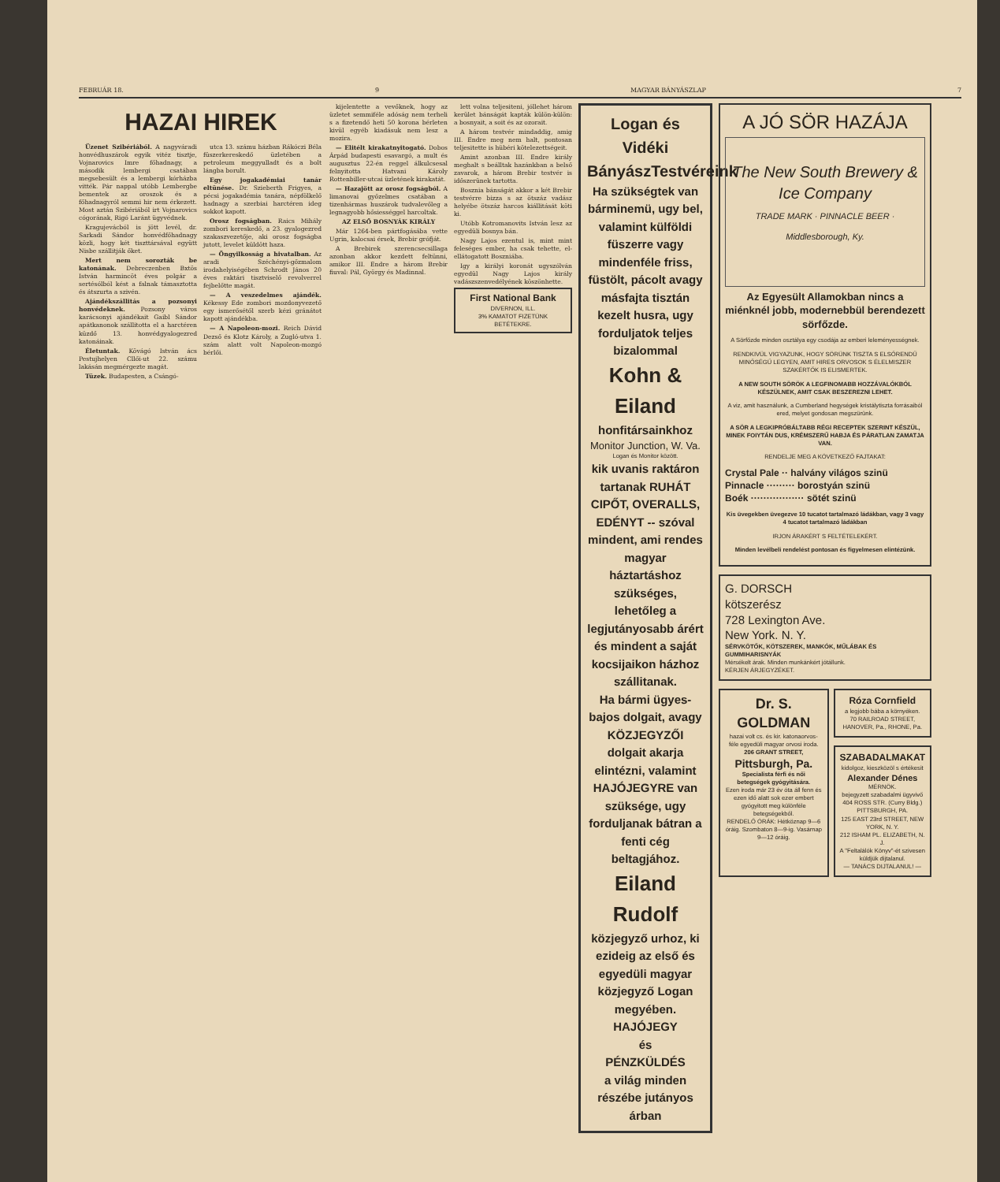FEBRUÁR 18. 9 MAGYAR BÁNYÁSZLAP 7
HAZAI HIREK
Üzenet Szibériából. A nagyváradi honvédhuszárok egyik vitéz tisztje, Vojnarovics Imre főhadnagy, a második lembergi csatában megsebesült és a lembergi kórházba vitték. Pár nappal utóbb Lembergbe bementek az oroszok és a főhadnagyról semmi hir nem érkezett. Most aztán Szibériából irt Vojnarovics cógorának, Rigó Laránt ügyvédnek.
Kragujevácból is jött levél, dr. Sarkadi Sándor honvédfőhadnagy közli, hogy két tiszttársával együtt Nisbe szállitják őket.
Mert nem sorozták be katonának. Debreczenben Bxtös István harmincöt éves polgár a sertésólból kést a falnak támasztotta és átszurta a szivén.
Ajándékszállitás a pozsonyi honvédeknek. Pozsony város karácsonyi ajándékait Gaibl Sándor apátkanonok szállitotta el a harctéren küzdő 13. honvédgyalogezred katonáinak.
Életuntak. Kövágó István ács Pestujhelyen Cllői-ut 22. számu lakásán megmérgezte magát.
Tüzek. Budapesten, a Csángó-
utca 13. számu házban Rákóczi Béla füszerkereskedő üzletében a petroleum meggyulladt és a bolt lángba borult.
Egy jogakadémiai tanár eltünése. Dr. Szieberth Frigyes, a pécsi jogakadémia tanára, népfölkelő hadnagy a szerbiai harctéren ideg sokkot kapott.
Orosz fogságban. Raics Mihály zombori kereskedő, a 23. gyalogezred szakaszvezetője, aki orosz fogságba jutott, levelet küldött haza.
— Öngyilkosság a hivatalban. Az aradi Széchényi-gőzmalom irodahelyiségében Schrodt János 20 éves raktári tisztviselő revolverrel fejbelőtte magát.
— A veszedelmes ajándék. Kékessy Ede zombori mozdonyvezető egy ismerősétől szerb kézi gránátot kapott ajándékba.
— A Napoleon-mozi. Reich Dávid Dezső és Klotz Károly, a Zugló-utva 1. szám alatt volt Napoleon-mozgó bérlői.
kijelentette a vevőknek, hogy az üzletet semmiféle adóság nem terheli s a fizetendő heti 50 korona bérleten kivül egyéb kiadásuk nem lesz a mozira.
— Elitélt kirakatnyitogató. Dobos Árpád budapesti esavargó, a mult és augusztus 22-én reggel álkulcsesal felnyitotta Hatvani Károly Rottenbiller-utcai üzletének kirakatát.
— Hazajött az orosz fogságból. A limanovai győzelmes csatában a tizenhármas huszárok tudvalevőleg a legnagyobb hősiességgel harcoltak.
AZ ELSŐ BOSNYÁK KIRÁLY
Már 1264-ben pártfogásába vette Ugrin, kalocsai érsek, Brebir grófját.
A Brebirek szerencsecsillaga azonban akkor kezdett feltünni, amikor III. Endre a három Brebir fiuval: Pál, György és Madinnal.
lett volna teljesiteni, jóllehet három kerület bánságát kapták külön-külön: a bosnyait, a soit és az ozorait.
A három testvér mindaddig, amig III. Endre meg nem halt, pontosan teljesitette is hübéri kötelezettségeit.
Amint azonban III. Endre király meghalt s beálltak hazánkban a belső zavarok, a három Brebir testvér is időszerünek tartotta.
Bosznia bánságát akkor a két Brebir testvérre bizza s az ötszáz vadász helyébe ötszáz harcos kiállitását köti ki.
Utóbb Kotromanovits István lesz az egyedüli bosnya bán.
Nagy Lajos ezentul is, mint mint feleséges ember, ha csak tehette, el-ellátogatott Boszniába.
Igy a királyi koronát ugyszólván egyedül Nagy Lajos király vadászszenvedélyének köszönhette.
First National Bank
DIVERNON, ILL.
3% KAMATOT FIZETÜNK
BETÉTEKRE.
Logan és Vidéki
BányászTestvéreink
Ha szükségtek van bárminemü, ugy bel, valamint külföldi füszerre vagy mindenféle friss, füstölt, pácolt avagy másfajta tisztán kezelt husra, ugy forduljatok teljes bizalommal
Kohn & Eiland
honfitársainkhoz
Monitor Junction, W. Va.
Logan és Monitor között.
kik uvanis raktáron tartanak RUHÁT CIPŐT, OVERALLS, EDÉNYT -- szóval mindent, ami rendes magyar háztartáshoz szükséges, lehetőleg a legjutányosabb árért és mindent a saját kocsijaikon házhoz szállitanak.
Ha bármi ügyes-bajos dolgait, avagy KÖZJEGYZŐI dolgait akarja elintézni, valamint HAJÓJEGYRE van szüksége, ugy forduljanak bátran a fenti cég beltagjához.
Eiland Rudolf
közjegyző urhoz, ki ezideig az első és egyedüli magyar közjegyző Logan megyében.
HAJÓJEGY
és
PÉNZKÜLDÉS
a világ minden részébe jutányos árban
A JÓ SÖR HAZÁJA
The New South Brewery & Ice Company
TRADE MARK · PINNACLE BEER · Middlesborough, Ky.
Az Egyesült Allamokban nincs a miénknél jobb, modernebbül berendezett sörfőzde.
A Sörfőzde minden osztálya egy csodája az emberi leleményességnek.
RENDKIVÜL VIGYAZUNK, HOGY SÖRÜNK TISZTA S ELSŐRENDŰ MINŐSÉGŰ LEGYEN, AMIT HIRES ORVOSOK S ÉLELMISZER SZAKÉRTŐK IS ELISMERTEK.
A NEW SOUTH SÖRÖK A LEGFINOMABB HOZZÁVALÓKBÓL KÉSZÜLNEK, AMIT CSAK BESZEREZNI LEHET.
A viz, amit használunk, a Cumberland hegységek kristálytiszta forrásaiból ered, melyet gondosan megszürünk.
A SÖR A LEGKIPRÓBÁLTABB RÉGI RECEPTEK SZERINT KÉSZÜL, MINEK FOIYTÁN DUS, KRÉMSZERŰ HABJA ÉS PÁRATLAN ZAMATJA VAN.
RENDELJE MEG A KÖVETKEZŐ FAJTAKAT:
Crystal Pale ·· halvány világos szinü
Pinnacle ········· borostyán szinü
Boék ················· sötét szinü
Kis üvegekben üvegezve 10 tucatot tartalmazó ládákban, vagy 3 vagy 4 tucatot tartalmazó ládákban
IRJON ÁRAKÉRT S FELTÉTELEKÉRT.
Minden levélbeli rendelést pontosan és figyelmesen elintézünk.
G. DORSCH
kötszerész
728 Lexington Ave.
New York. N. Y.
SÉRVKÖTŐK, KÖTSZEREK, MANKÓK, MŰLÁBAK ÉS GUMMIHARISNYÁK
Mérsékelt árak. Minden munkánkért jótállunk.
KÉRJEN ÁRJEGYZÉKET.
Dr. S. GOLDMAN
hazai volt cs. és kir. katonaorvos-féle egyedüli magyar orvosi iroda.
206 GRANT STREET,
Pittsburgh, Pa.
Specialista férfi és női betegségek gyógyitására.
Ezen iroda már 23 év óta áll fenn és ezen idő alatt sok ezer embert gyógyitott meg különféle betegségekből.
RENDELŐ ÓRÁK: Hétköznap 9—6 óráig. Szombaton 8—9-ig. Vasárnap 9—12 óráig.
Róza Cornfield
a legjobb bába a környéken.
70 RAILROAD STREET, HANOVER, Pa., RHONE, Pa.
SZABADALMAKAT
kidolgoz, kieszközöl s értékesit
Alexander Dénes
MÉRNÖK.
bejegyzett szabadalmi ügyvivő
404 ROSS STR. (Curry Bldg.) PITTSBURGH, PA.
125 EAST 23rd STREET, NEW YORK, N. Y.
212 ISHAM PL. ELIZABETH, N. J.
A "Feltalálók Könyv"-ét szivesen küldjük dijtalanul.
— TANÁCS DIJTALANUL! —